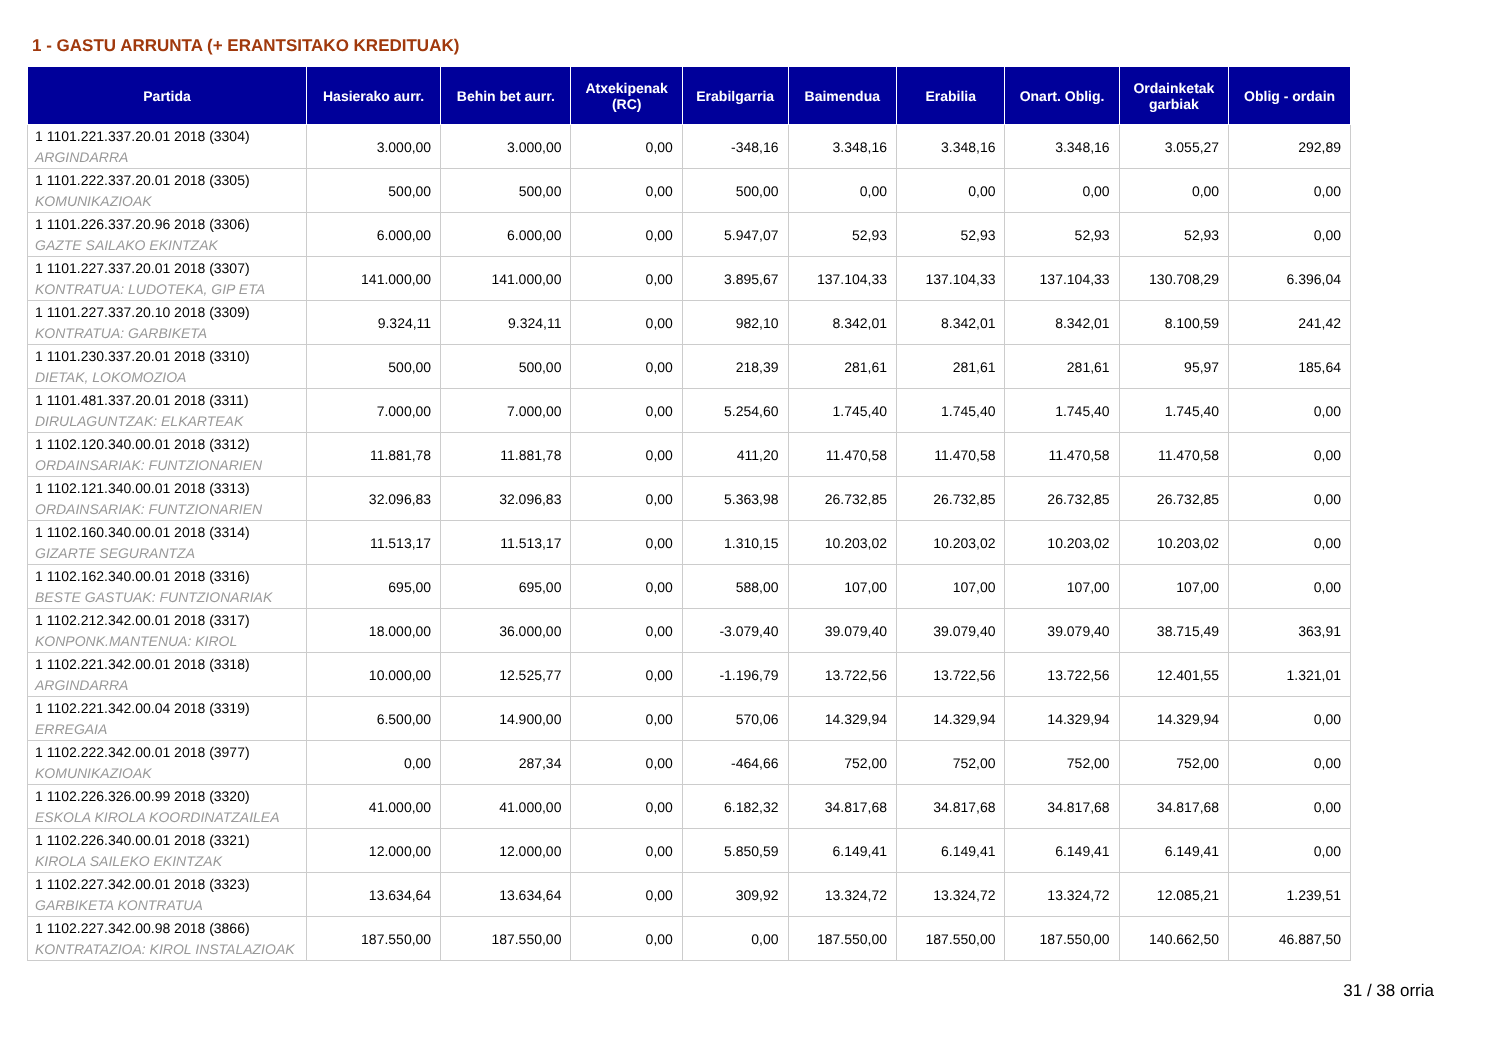1 - GASTU ARRUNTA (+ ERANTSITAKO KREDITUAK)
| Partida | Hasierako aurr. | Behin bet aurr. | Atxekipenak (RC) | Erabilgarria | Baimendua | Erabilia | Onart. Oblig. | Ordainketak garbiak | Oblig - ordain |
| --- | --- | --- | --- | --- | --- | --- | --- | --- | --- |
| 1 1101.221.337.20.01 2018 (3304) ARGINDARRA | 3.000,00 | 3.000,00 | 0,00 | -348,16 | 3.348,16 | 3.348,16 | 3.348,16 | 3.055,27 | 292,89 |
| 1 1101.222.337.20.01 2018 (3305) KOMUNIKAZIOAK | 500,00 | 500,00 | 0,00 | 500,00 | 0,00 | 0,00 | 0,00 | 0,00 | 0,00 |
| 1 1101.226.337.20.96 2018 (3306) GAZTE SAILAKO EKINTZAK | 6.000,00 | 6.000,00 | 0,00 | 5.947,07 | 52,93 | 52,93 | 52,93 | 52,93 | 0,00 |
| 1 1101.227.337.20.01 2018 (3307) KONTRATUA: LUDOTEKA, GIP ETA | 141.000,00 | 141.000,00 | 0,00 | 3.895,67 | 137.104,33 | 137.104,33 | 137.104,33 | 130.708,29 | 6.396,04 |
| 1 1101.227.337.20.10 2018 (3309) KONTRATUA: GARBIKETA | 9.324,11 | 9.324,11 | 0,00 | 982,10 | 8.342,01 | 8.342,01 | 8.342,01 | 8.100,59 | 241,42 |
| 1 1101.230.337.20.01 2018 (3310) DIETAK, LOKOMOZIOA | 500,00 | 500,00 | 0,00 | 218,39 | 281,61 | 281,61 | 281,61 | 95,97 | 185,64 |
| 1 1101.481.337.20.01 2018 (3311) DIRULAGUNTZAK: ELKARTEAK | 7.000,00 | 7.000,00 | 0,00 | 5.254,60 | 1.745,40 | 1.745,40 | 1.745,40 | 1.745,40 | 0,00 |
| 1 1102.120.340.00.01 2018 (3312) ORDAINSARIAK: FUNTZIONARIEN | 11.881,78 | 11.881,78 | 0,00 | 411,20 | 11.470,58 | 11.470,58 | 11.470,58 | 11.470,58 | 0,00 |
| 1 1102.121.340.00.01 2018 (3313) ORDAINSARIAK: FUNTZIONARIEN | 32.096,83 | 32.096,83 | 0,00 | 5.363,98 | 26.732,85 | 26.732,85 | 26.732,85 | 26.732,85 | 0,00 |
| 1 1102.160.340.00.01 2018 (3314) GIZARTE SEGURANTZA | 11.513,17 | 11.513,17 | 0,00 | 1.310,15 | 10.203,02 | 10.203,02 | 10.203,02 | 10.203,02 | 0,00 |
| 1 1102.162.340.00.01 2018 (3316) BESTE GASTUAK: FUNTZIONARIAK | 695,00 | 695,00 | 0,00 | 588,00 | 107,00 | 107,00 | 107,00 | 107,00 | 0,00 |
| 1 1102.212.342.00.01 2018 (3317) KONPONK.MANTENUA: KIROL | 18.000,00 | 36.000,00 | 0,00 | -3.079,40 | 39.079,40 | 39.079,40 | 39.079,40 | 38.715,49 | 363,91 |
| 1 1102.221.342.00.01 2018 (3318) ARGINDARRA | 10.000,00 | 12.525,77 | 0,00 | -1.196,79 | 13.722,56 | 13.722,56 | 13.722,56 | 12.401,55 | 1.321,01 |
| 1 1102.221.342.00.04 2018 (3319) ERREGAIA | 6.500,00 | 14.900,00 | 0,00 | 570,06 | 14.329,94 | 14.329,94 | 14.329,94 | 14.329,94 | 0,00 |
| 1 1102.222.342.00.01 2018 (3977) KOMUNIKAZIOAK | 0,00 | 287,34 | 0,00 | -464,66 | 752,00 | 752,00 | 752,00 | 752,00 | 0,00 |
| 1 1102.226.326.00.99 2018 (3320) ESKOLA KIROLA KOORDINATZAILEA | 41.000,00 | 41.000,00 | 0,00 | 6.182,32 | 34.817,68 | 34.817,68 | 34.817,68 | 34.817,68 | 0,00 |
| 1 1102.226.340.00.01 2018 (3321) KIROLA SAILEKO EKINTZAK | 12.000,00 | 12.000,00 | 0,00 | 5.850,59 | 6.149,41 | 6.149,41 | 6.149,41 | 6.149,41 | 0,00 |
| 1 1102.227.342.00.01 2018 (3323) GARBIKETA KONTRATUA | 13.634,64 | 13.634,64 | 0,00 | 309,92 | 13.324,72 | 13.324,72 | 13.324,72 | 12.085,21 | 1.239,51 |
| 1 1102.227.342.00.98 2018 (3866) KONTRATAZIOA: KIROL INSTALAZIOAK | 187.550,00 | 187.550,00 | 0,00 | 0,00 | 187.550,00 | 187.550,00 | 187.550,00 | 140.662,50 | 46.887,50 |
31 / 38 orria